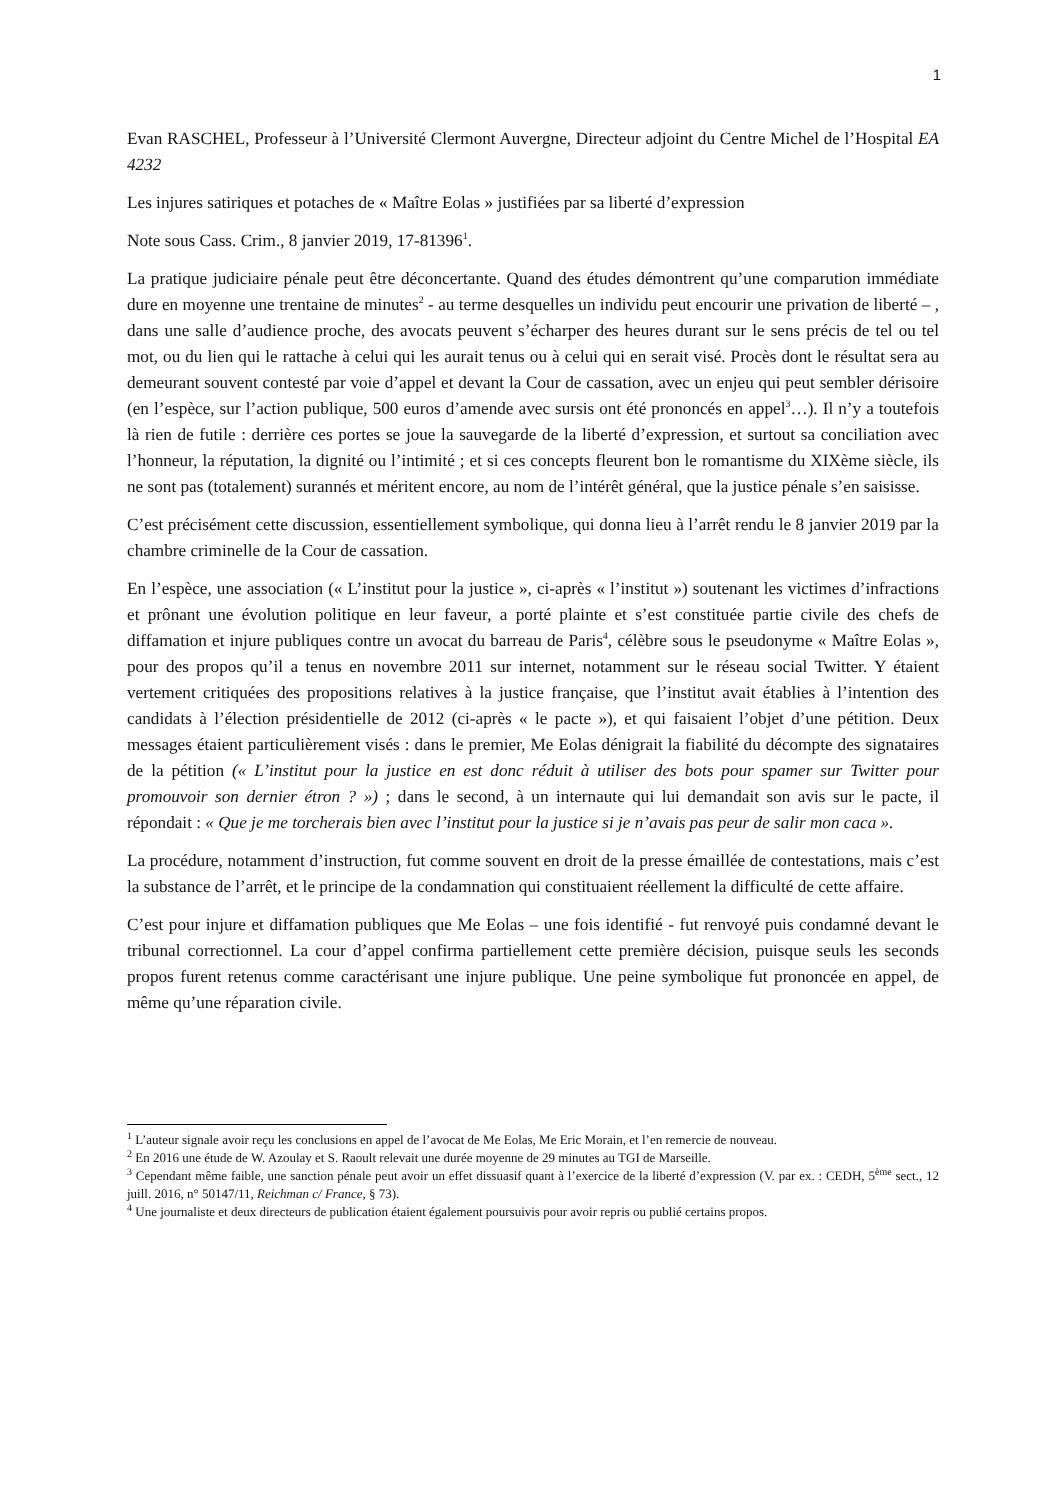1
Evan RASCHEL, Professeur à l’Université Clermont Auvergne, Directeur adjoint du Centre Michel de l’Hospital EA 4232
Les injures satiriques et potaches de « Maître Eolas » justifiées par sa liberté d’expression
Note sous Cass. Crim., 8 janvier 2019, 17-81396<sup>1</sup>.
La pratique judiciaire pénale peut être déconcertante. Quand des études démontrent qu’une comparution immédiate dure en moyenne une trentaine de minutes<sup>2</sup> - au terme desquelles un individu peut encourir une privation de liberté – , dans une salle d’audience proche, des avocats peuvent s’écharper des heures durant sur le sens précis de tel ou tel mot, ou du lien qui le rattache à celui qui les aurait tenus ou à celui qui en serait visé. Procès dont le résultat sera au demeurant souvent contesté par voie d’appel et devant la Cour de cassation, avec un enjeu qui peut sembler dérisoire (en l’espèce, sur l’action publique, 500 euros d’amende avec sursis ont été prononcés en appel<sup>3</sup>…). Il n’y a toutefois là rien de futile : derrière ces portes se joue la sauvegarde de la liberté d’expression, et surtout sa conciliation avec l’honneur, la réputation, la dignité ou l’intimité ; et si ces concepts fleurent bon le romantisme du XIXème siècle, ils ne sont pas (totalement) surannés et méritent encore, au nom de l’intérêt général, que la justice pénale s’en saisisse.
C’est précisément cette discussion, essentiellement symbolique, qui donna lieu à l’arrêt rendu le 8 janvier 2019 par la chambre criminelle de la Cour de cassation.
En l’espèce, une association (« L’institut pour la justice », ci-après « l’institut ») soutenant les victimes d’infractions et prônant une évolution politique en leur faveur, a porté plainte et s’est constituée partie civile des chefs de diffamation et injure publiques contre un avocat du barreau de Paris<sup>4</sup>, célèbre sous le pseudonyme « Maître Eolas », pour des propos qu’il a tenus en novembre 2011 sur internet, notamment sur le réseau social Twitter. Y étaient vertement critiquées des propositions relatives à la justice française, que l’institut avait établies à l’intention des candidats à l’élection présidentielle de 2012 (ci-après « le pacte »), et qui faisaient l’objet d’une pétition. Deux messages étaient particulièrement visés : dans le premier, Me Eolas dénigrait la fiabilité du décompte des signataires de la pétition (« L’institut pour la justice en est donc réduit à utiliser des bots pour spamer sur Twitter pour promouvoir son dernier étron ? ») ; dans le second, à un internaute qui lui demandait son avis sur le pacte, il répondait : « Que je me torcherais bien avec l’institut pour la justice si je n’avais pas peur de salir mon caca ».
La procédure, notamment d’instruction, fut comme souvent en droit de la presse émaillée de contestations, mais c’est la substance de l’arrêt, et le principe de la condamnation qui constituaient réellement la difficulté de cette affaire.
C’est pour injure et diffamation publiques que Me Eolas – une fois identifié - fut renvoyé puis condamné devant le tribunal correctionnel. La cour d’appel confirma partiellement cette première décision, puisque seuls les seconds propos furent retenus comme caractérisant une injure publique. Une peine symbolique fut prononcée en appel, de même qu’une réparation civile.
<sup>1</sup> L’auteur signale avoir reçu les conclusions en appel de l’avocat de Me Eolas, Me Eric Morain, et l’en remercie de nouveau.
<sup>2</sup> En 2016 une étude de W. Azoulay et S. Raoult relevait une durée moyenne de 29 minutes au TGI de Marseille.
<sup>3</sup> Cependant même faible, une sanction pénale peut avoir un effet dissuasif quant à l’exercice de la liberté d’expression (V. par ex. : CEDH, 5<sup>ème</sup> sect., 12 juill. 2016, n° 50147/11, Reichman c/ France, § 73).
<sup>4</sup> Une journaliste et deux directeurs de publication étaient également poursuivis pour avoir repris ou publié certains propos.